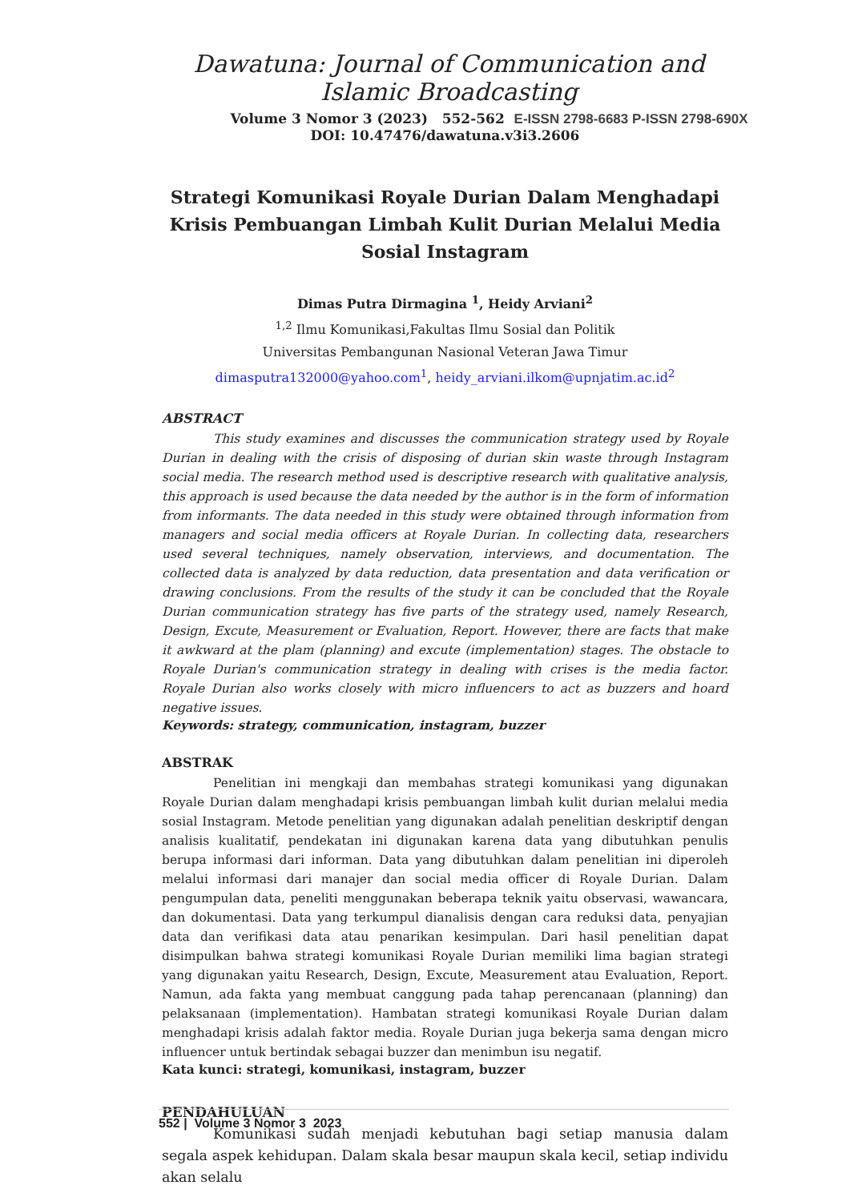Dawatuna: Journal of Communication and Islamic Broadcasting
Volume 3 Nomor 3 (2023) 552-562 E-ISSN 2798-6683 P-ISSN 2798-690X
DOI: 10.47476/dawatuna.v3i3.2606
Strategi Komunikasi Royale Durian Dalam Menghadapi Krisis Pembuangan Limbah Kulit Durian Melalui Media Sosial Instagram
Dimas Putra Dirmagina <sup>1</sup>, Heidy Arviani<sup>2</sup>
<sup>1,2</sup> Ilmu Komunikasi,Fakultas Ilmu Sosial dan Politik
Universitas Pembangunan Nasional Veteran Jawa Timur
dimasputra132000@yahoo.com<sup>1</sup>, heidy_arviani.ilkom@upnjatim.ac.id<sup>2</sup>
ABSTRACT
This study examines and discusses the communication strategy used by Royale Durian in dealing with the crisis of disposing of durian skin waste through Instagram social media. The research method used is descriptive research with qualitative analysis, this approach is used because the data needed by the author is in the form of information from informants. The data needed in this study were obtained through information from managers and social media officers at Royale Durian. In collecting data, researchers used several techniques, namely observation, interviews, and documentation. The collected data is analyzed by data reduction, data presentation and data verification or drawing conclusions. From the results of the study it can be concluded that the Royale Durian communication strategy has five parts of the strategy used, namely Research, Design, Excute, Measurement or Evaluation, Report. However, there are facts that make it awkward at the plam (planning) and excute (implementation) stages. The obstacle to Royale Durian's communication strategy in dealing with crises is the media factor. Royale Durian also works closely with micro influencers to act as buzzers and hoard negative issues.
Keywords: strategy, communication, instagram, buzzer
ABSTRAK
Penelitian ini mengkaji dan membahas strategi komunikasi yang digunakan Royale Durian dalam menghadapi krisis pembuangan limbah kulit durian melalui media sosial Instagram. Metode penelitian yang digunakan adalah penelitian deskriptif dengan analisis kualitatif, pendekatan ini digunakan karena data yang dibutuhkan penulis berupa informasi dari informan. Data yang dibutuhkan dalam penelitian ini diperoleh melalui informasi dari manajer dan social media officer di Royale Durian. Dalam pengumpulan data, peneliti menggunakan beberapa teknik yaitu observasi, wawancara, dan dokumentasi. Data yang terkumpul dianalisis dengan cara reduksi data, penyajian data dan verifikasi data atau penarikan kesimpulan. Dari hasil penelitian dapat disimpulkan bahwa strategi komunikasi Royale Durian memiliki lima bagian strategi yang digunakan yaitu Research, Design, Excute, Measurement atau Evaluation, Report. Namun, ada fakta yang membuat canggung pada tahap perencanaan (planning) dan pelaksanaan (implementation). Hambatan strategi komunikasi Royale Durian dalam menghadapi krisis adalah faktor media. Royale Durian juga bekerja sama dengan micro influencer untuk bertindak sebagai buzzer dan menimbun isu negatif.
Kata kunci: strategi, komunikasi, instagram, buzzer
PENDAHULUAN
Komunikasi sudah menjadi kebutuhan bagi setiap manusia dalam segala aspek kehidupan. Dalam skala besar maupun skala kecil, setiap individu akan selalu
552 | Volume 3 Nomor 3 2023